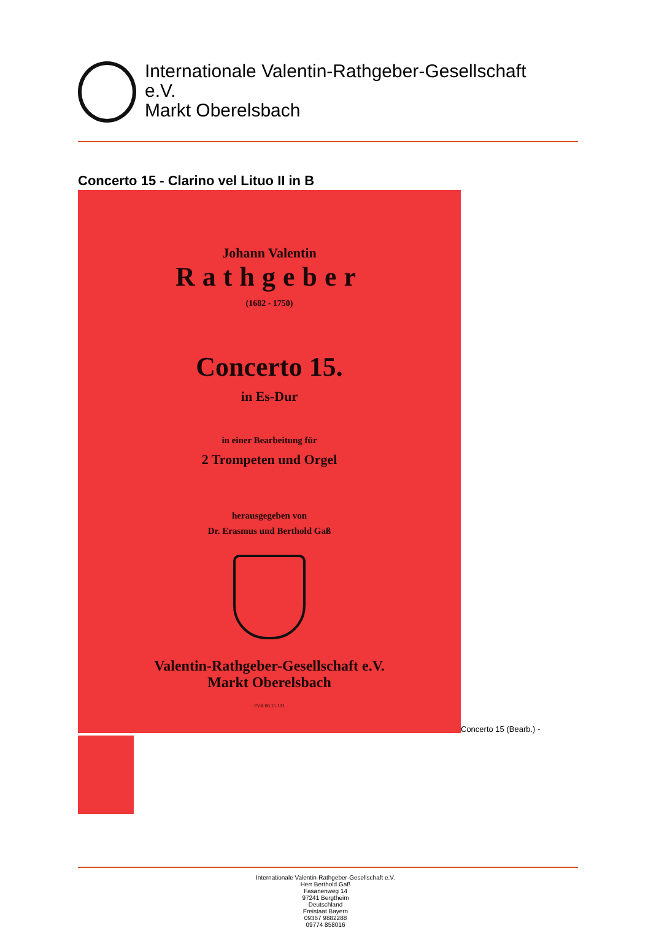Internationale Valentin-Rathgeber-Gesellschaft
e.V.
Markt Oberelsbach
Concerto 15 - Clarino vel Lituo II in B
Johann Valentin
Rathgeber
(1682 - 1750)
Concerto 15.
in Es-Dur
in einer Bearbeitung für
2 Trompeten und Orgel
herausgegeben von
Dr. Erasmus und Berthold Gaß
Valentin-Rathgeber-Gesellschaft e.V.
Markt Oberelsbach
PVR 06 15 101
Concerto 15 (Bearb.) -
Internationale Valentin-Rathgeber-Gesellschaft e.V.
Herr Berthold Gaß
Fasanenweg 14
97241 Bergtheim
Deutschland
Freistaat Bayern
09367 9882288
09774 858016